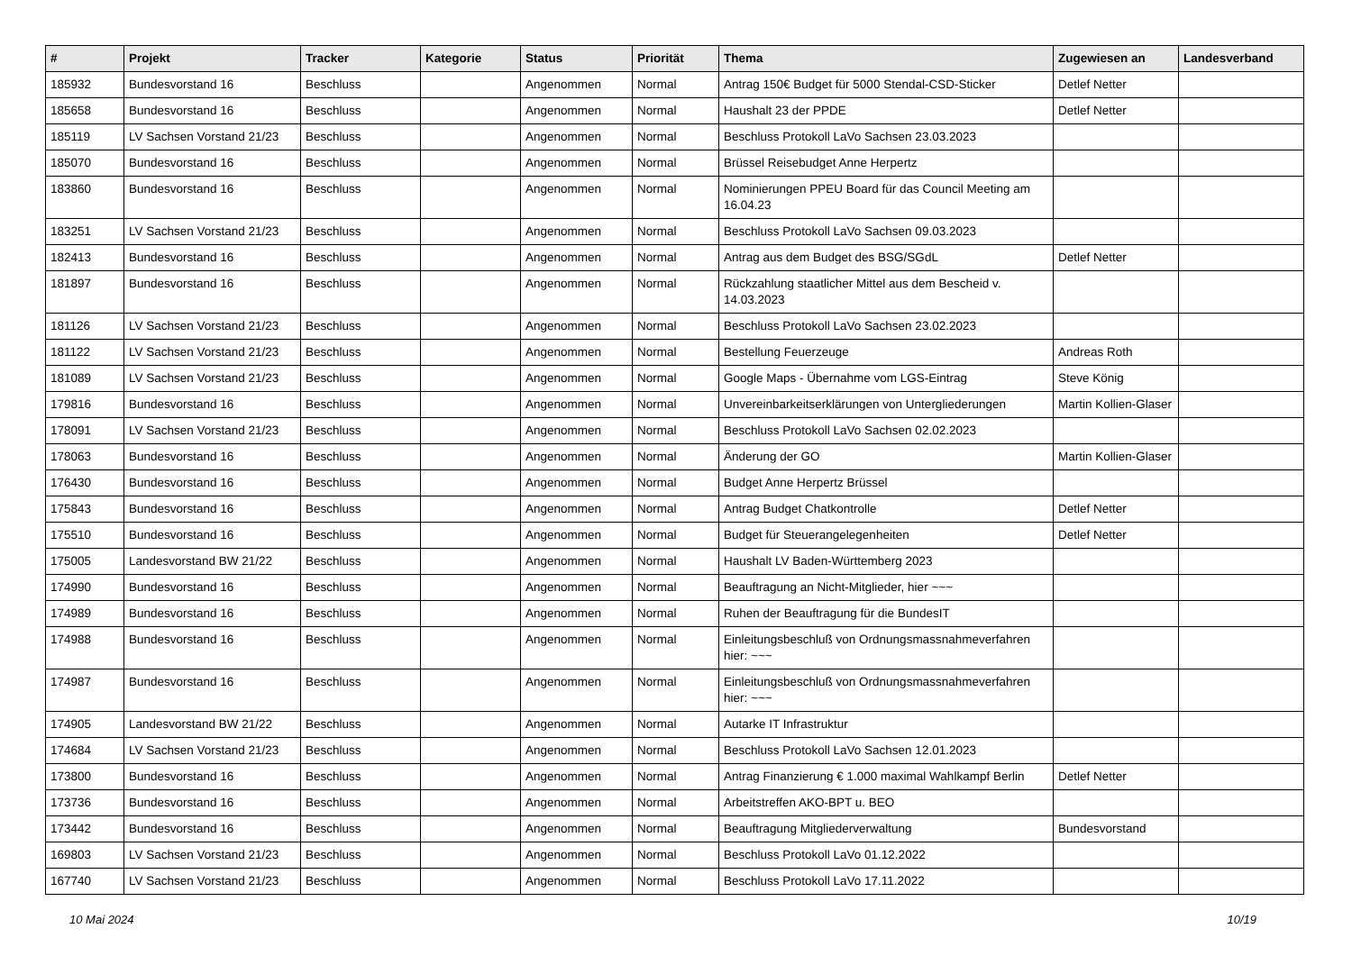| # | Projekt | Tracker | Kategorie | Status | Priorität | Thema | Zugewiesen an | Landesverband |
| --- | --- | --- | --- | --- | --- | --- | --- | --- |
| 185932 | Bundesvorstand 16 | Beschluss | | Angenommen | Normal | Antrag 150€ Budget für 5000 Stendal-CSD-Sticker | Detlef Netter | |
| 185658 | Bundesvorstand 16 | Beschluss | | Angenommen | Normal | Haushalt 23 der PPDE | Detlef Netter | |
| 185119 | LV Sachsen Vorstand 21/23 | Beschluss | | Angenommen | Normal | Beschluss Protokoll LaVo Sachsen 23.03.2023 | | |
| 185070 | Bundesvorstand 16 | Beschluss | | Angenommen | Normal | Brüssel Reisebudget Anne Herpertz | | |
| 183860 | Bundesvorstand 16 | Beschluss | | Angenommen | Normal | Nominierungen PPEU Board für das Council Meeting am 16.04.23 | | |
| 183251 | LV Sachsen Vorstand 21/23 | Beschluss | | Angenommen | Normal | Beschluss Protokoll LaVo Sachsen 09.03.2023 | | |
| 182413 | Bundesvorstand 16 | Beschluss | | Angenommen | Normal | Antrag aus dem Budget des BSG/SGdL | Detlef Netter | |
| 181897 | Bundesvorstand 16 | Beschluss | | Angenommen | Normal | Rückzahlung staatlicher Mittel aus dem Bescheid v. 14.03.2023 | | |
| 181126 | LV Sachsen Vorstand 21/23 | Beschluss | | Angenommen | Normal | Beschluss Protokoll LaVo Sachsen 23.02.2023 | | |
| 181122 | LV Sachsen Vorstand 21/23 | Beschluss | | Angenommen | Normal | Bestellung Feuerzeuge | Andreas Roth | |
| 181089 | LV Sachsen Vorstand 21/23 | Beschluss | | Angenommen | Normal | Google Maps - Übernahme vom LGS-Eintrag | Steve König | |
| 179816 | Bundesvorstand 16 | Beschluss | | Angenommen | Normal | Unvereinbarkeitserklärungen von Untergliederungen | Martin Kollien-Glaser | |
| 178091 | LV Sachsen Vorstand 21/23 | Beschluss | | Angenommen | Normal | Beschluss Protokoll LaVo Sachsen 02.02.2023 | | |
| 178063 | Bundesvorstand 16 | Beschluss | | Angenommen | Normal | Änderung der GO | Martin Kollien-Glaser | |
| 176430 | Bundesvorstand 16 | Beschluss | | Angenommen | Normal | Budget Anne Herpertz Brüssel | | |
| 175843 | Bundesvorstand 16 | Beschluss | | Angenommen | Normal | Antrag Budget Chatkontrolle | Detlef Netter | |
| 175510 | Bundesvorstand 16 | Beschluss | | Angenommen | Normal | Budget für Steuerangelegenheiten | Detlef Netter | |
| 175005 | Landesvorstand BW 21/22 | Beschluss | | Angenommen | Normal | Haushalt LV Baden-Württemberg 2023 | | |
| 174990 | Bundesvorstand 16 | Beschluss | | Angenommen | Normal | Beauftragung an Nicht-Mitglieder, hier ~~~ | | |
| 174989 | Bundesvorstand 16 | Beschluss | | Angenommen | Normal | Ruhen der Beauftragung für die BundesIT | | |
| 174988 | Bundesvorstand 16 | Beschluss | | Angenommen | Normal | Einleitungsbeschluß von Ordnungsmassnahmeverfahren hier: ~~~ | | |
| 174987 | Bundesvorstand 16 | Beschluss | | Angenommen | Normal | Einleitungsbeschluß von Ordnungsmassnahmeverfahren hier: ~~~ | | |
| 174905 | Landesvorstand BW 21/22 | Beschluss | | Angenommen | Normal | Autarke IT Infrastruktur | | |
| 174684 | LV Sachsen Vorstand 21/23 | Beschluss | | Angenommen | Normal | Beschluss Protokoll LaVo Sachsen 12.01.2023 | | |
| 173800 | Bundesvorstand 16 | Beschluss | | Angenommen | Normal | Antrag Finanzierung € 1.000 maximal Wahlkampf Berlin | Detlef Netter | |
| 173736 | Bundesvorstand 16 | Beschluss | | Angenommen | Normal | Arbeitstreffen AKO-BPT u. BEO | | |
| 173442 | Bundesvorstand 16 | Beschluss | | Angenommen | Normal | Beauftragung Mitgliederverwaltung | Bundesvorstand | |
| 169803 | LV Sachsen Vorstand 21/23 | Beschluss | | Angenommen | Normal | Beschluss Protokoll LaVo 01.12.2022 | | |
| 167740 | LV Sachsen Vorstand 21/23 | Beschluss | | Angenommen | Normal | Beschluss Protokoll LaVo 17.11.2022 | | |
10 Mai 2024 10/19